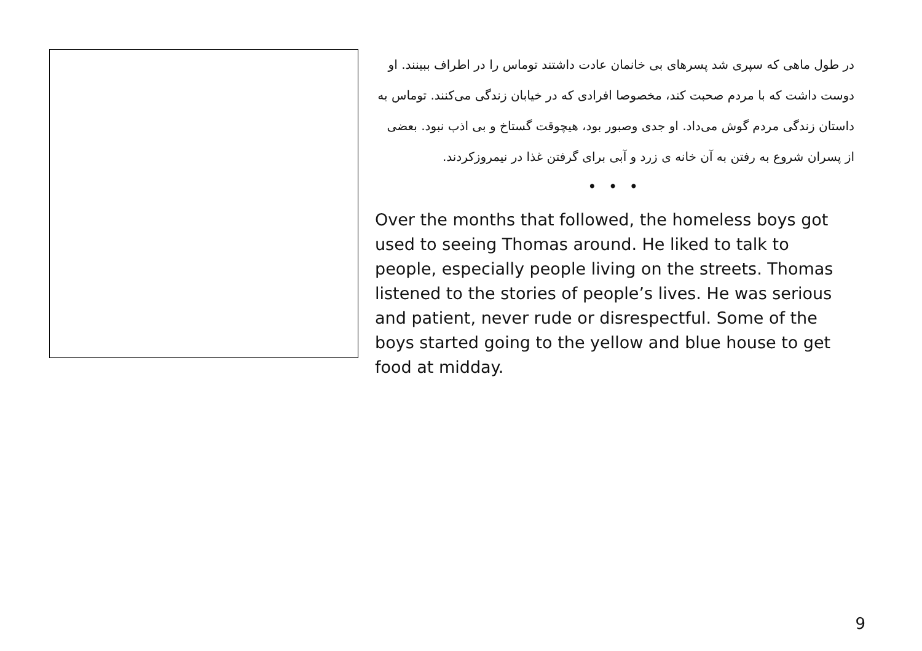در طول ماهی که سپری شد پسرهای بی خانمان عادت داشتند توماس را در اطراف ببینند. او دوست داشت که با مردم صحبت کند، مخصوصا افرادی که در خیابان زندگی می‌کنند. توماس به داستان زندگی مردم گوش می‌داد. او جدی وصبور بود، هیچوقت گستاخ و بی اذب نبود. بعضی از پسران شروع به رفتن به آن خانه ی زرد و آبی برای گرفتن غذا در نیمروزکردند.
• • •
Over the months that followed, the homeless boys got used to seeing Thomas around. He liked to talk to people, especially people living on the streets. Thomas listened to the stories of people’s lives. He was serious and patient, never rude or disrespectful. Some of the boys started going to the yellow and blue house to get food at midday.
9